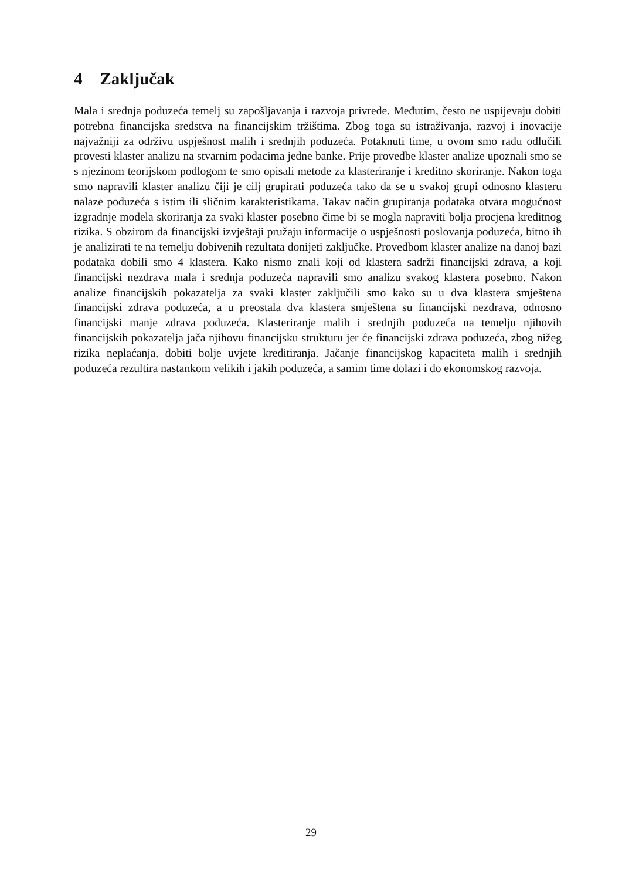4 Zaključak
Mala i srednja poduzeća temelj su zapošljavanja i razvoja privrede. Međutim, često ne uspijevaju dobiti potrebna financijska sredstva na financijskim tržištima. Zbog toga su istraživanja, razvoj i inovacije najvažniji za održivu uspješnost malih i srednjih poduzeća. Potaknuti time, u ovom smo radu odlučili provesti klaster analizu na stvarnim podacima jedne banke. Prije provedbe klaster analize upoznali smo se s njezinom teorijskom podlogom te smo opisali metode za klasteriranje i kreditno skoriranje. Nakon toga smo napravili klaster analizu čiji je cilj grupirati poduzeća tako da se u svakoj grupi odnosno klasteru nalaze poduzeća s istim ili sličnim karakteristikama. Takav način grupiranja podataka otvara mogućnost izgradnje modela skoriranja za svaki klaster posebno čime bi se mogla napraviti bolja procjena kreditnog rizika. S obzirom da financijski izvještaji pružaju informacije o uspješnosti poslovanja poduzeća, bitno ih je analizirati te na temelju dobivenih rezultata donijeti zaključke. Provedbom klaster analize na danoj bazi podataka dobili smo 4 klastera. Kako nismo znali koji od klastera sadrži financijski zdrava, a koji financijski nezdrava mala i srednja poduzeća napravili smo analizu svakog klastera posebno. Nakon analize financijskih pokazatelja za svaki klaster zaključili smo kako su u dva klastera smještena financijski zdrava poduzeća, a u preostala dva klastera smještena su financijski nezdrava, odnosno financijski manje zdrava poduzeća. Klasteriranje malih i srednjih poduzeća na temelju njihovih financijskih pokazatelja jača njihovu financijsku strukturu jer će financijski zdrava poduzeća, zbog nižeg rizika neplaćanja, dobiti bolje uvjete kreditiranja. Jačanje financijskog kapaciteta malih i srednjih poduzeća rezultira nastankom velikih i jakih poduzeća, a samim time dolazi i do ekonomskog razvoja.
29